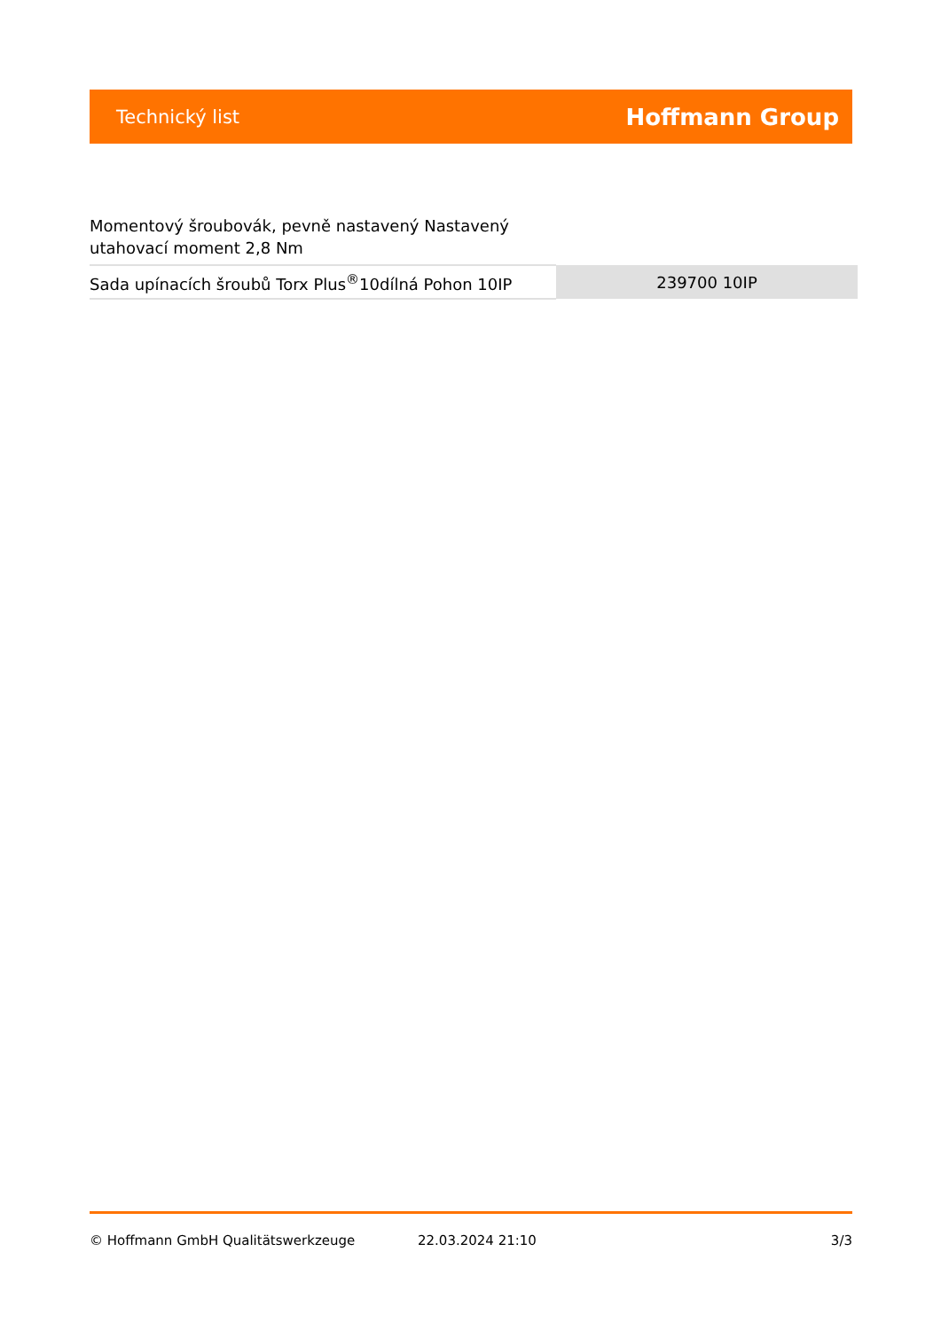Technický list Hoffmann Group
Momentový šroubovák, pevně nastavený Nastavený utahovací moment 2,8 Nm
| Sada upínacích šroubů Torx Plus<sup>®</sup>10dílná Pohon 10IP | 239700 10IP |
© Hoffmann GmbH Qualitätswerkzeuge 22.03.2024 21:10 3/3